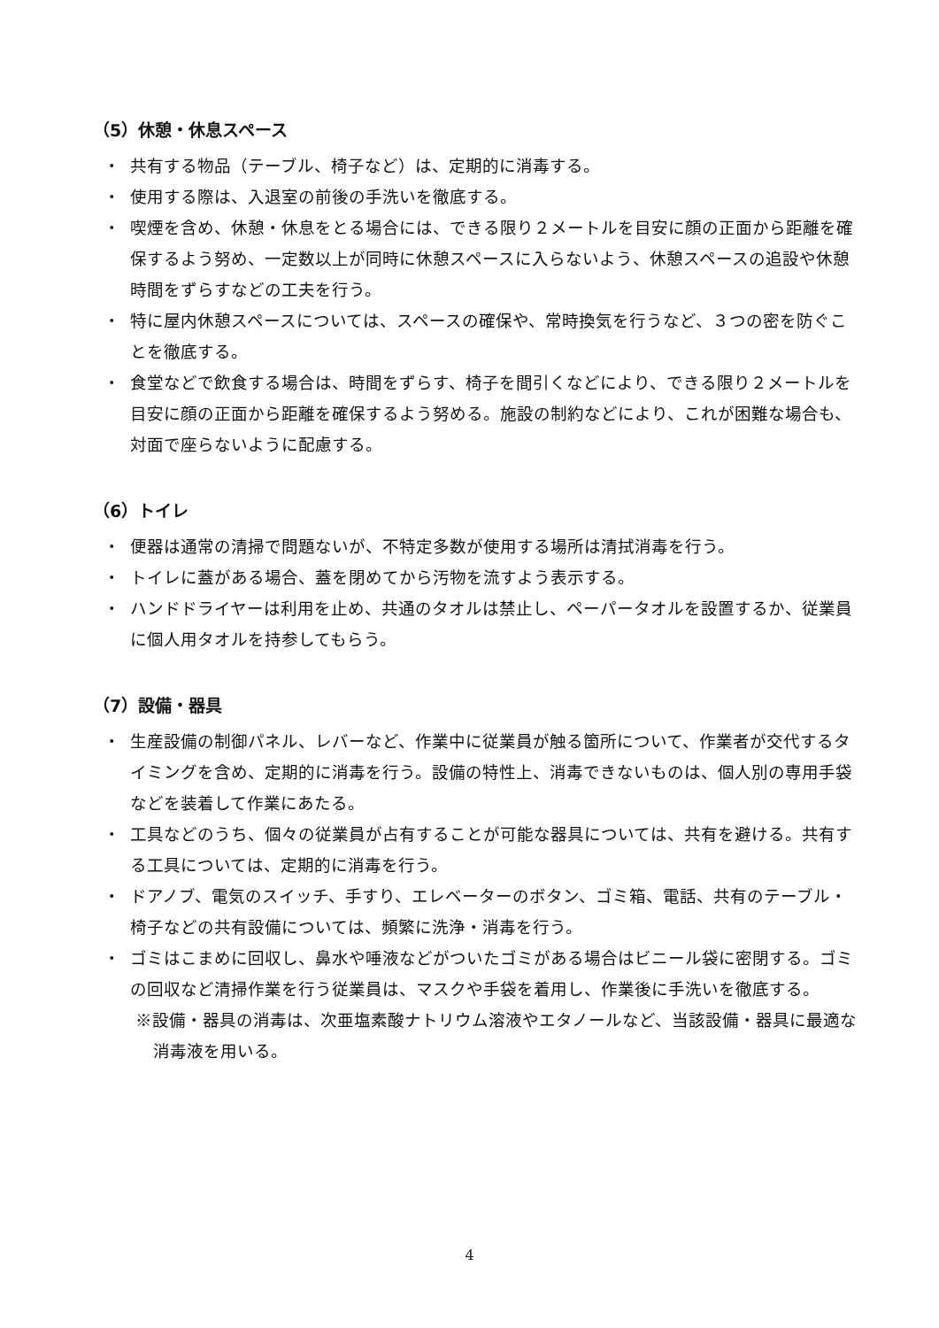（5）休憩・休息スペース
・ 共有する物品（テーブル、椅子など）は、定期的に消毒する。
・ 使用する際は、入退室の前後の手洗いを徹底する。
・ 喫煙を含め、休憩・休息をとる場合には、できる限り２メートルを目安に顔の正面から距離を確保するよう努め、一定数以上が同時に休憩スペースに入らないよう、休憩スペースの追設や休憩時間をずらすなどの工夫を行う。
・ 特に屋内休憩スペースについては、スペースの確保や、常時換気を行うなど、３つの密を防ぐことを徹底する。
・ 食堂などで飲食する場合は、時間をずらす、椅子を間引くなどにより、できる限り２メートルを目安に顔の正面から距離を確保するよう努める。施設の制約などにより、これが困難な場合も、対面で座らないように配慮する。
（6）トイレ
・ 便器は通常の清掃で問題ないが、不特定多数が使用する場所は清拭消毒を行う。
・ トイレに蓋がある場合、蓋を閉めてから汚物を流すよう表示する。
・ ハンドドライヤーは利用を止め、共通のタオルは禁止し、ペーパータオルを設置するか、従業員に個人用タオルを持参してもらう。
（7）設備・器具
・ 生産設備の制御パネル、レバーなど、作業中に従業員が触る箇所について、作業者が交代するタイミングを含め、定期的に消毒を行う。設備の特性上、消毒できないものは、個人別の専用手袋などを装着して作業にあたる。
・ 工具などのうち、個々の従業員が占有することが可能な器具については、共有を避ける。共有する工具については、定期的に消毒を行う。
・ ドアノブ、電気のスイッチ、手すり、エレベーターのボタン、ゴミ箱、電話、共有のテーブル・椅子などの共有設備については、頻繁に洗浄・消毒を行う。
・ ゴミはこまめに回収し、鼻水や唾液などがついたゴミがある場合はビニール袋に密閉する。ゴミの回収など清掃作業を行う従業員は、マスクや手袋を着用し、作業後に手洗いを徹底する。
※設備・器具の消毒は、次亜塩素酸ナトリウム溶液やエタノールなど、当該設備・器具に最適な消毒液を用いる。
4